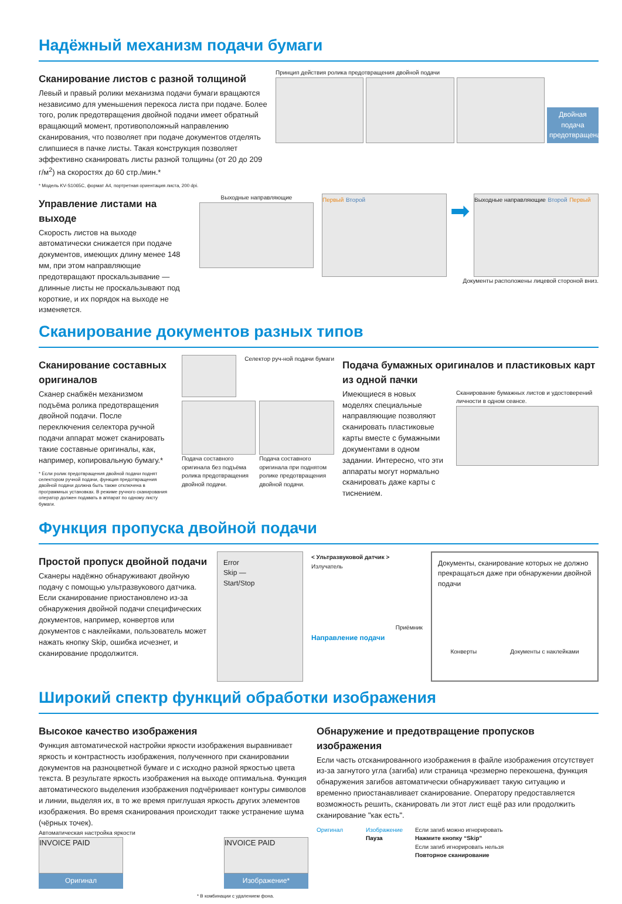Надёжный механизм подачи бумаги
Сканирование листов с разной толщиной
Левый и правый ролики механизма подачи бумаги вращаются независимо для уменьшения перекоса листа при подаче. Более того, ролик предотвращения двойной подачи имеет обратный вращающий момент, противоположный направлению сканирования, что позволяет при подаче документов отделять слипшиеся в пачке листы. Такая конструкция позволяет эффективно сканировать листы разной толщины (от 20 до 209 г/м<sup>2</sup>) на скоростях до 60 стр./мин.*
* Модель KV-S1065C, формат A4, портретная ориентация листа, 200 dpi.
Принцип действия ролика предотвращения двойной подачи
Двойная подача предотвращена.
Управление листами на выходе
Скорость листов на выходе автоматически снижается при подаче документов, имеющих длину менее 148 мм, при этом направляющие предотвращают проскальзывание — длинные листы не проскальзывают под короткие, и их порядок на выходе не изменяется.
Выходные направляющие
Первый Второй
➡
Выходные направляющие Второй Первый
Документы расположены лицевой стороной вниз.
Сканирование документов разных типов
Сканирование составных оригиналов
Сканер снабжён механизмом подъёма ролика предотвращения двойной подачи. После переключения селектора ручной подачи аппарат может сканировать такие составные оригиналы, как, например, копировальную бумагу.*
* Если ролик предотвращения двойной подачи поднят селектором ручной подачи, функция предотвращения двойной подачи должна быть также отключена в программных установках. В режиме ручного сканирования оператор должен подавать в аппарат по одному листу бумаги.
Селектор руч-ной подачи бумаги
Подача составного оригинала без подъёма ролика предотвращения двойной подачи.
Подача составного оригинала при поднятом ролике предотвращения двойной подачи.
Подача бумажных оригиналов и пластиковых карт из одной пачки
Имеющиеся в новых моделях специальные направляющие позволяют сканировать пластиковые карты вместе с бумажными документами в одном задании. Интересно, что эти аппараты могут нормально сканировать даже карты с тиснением.
Сканирование бумажных листов и удостоверений личности в одном сеансе.
Функция пропуска двойной подачи
Простой пропуск двойной подачи
Сканеры надёжно обнаруживают двойную подачу с помощью ультразвукового датчика. Если сканирование приостановлено из-за обнаружения двойной подачи специфических документов, например, конвертов или документов с наклейками, пользователь может нажать кнопку Skip, ошибка исчезнет, и сканирование продолжится.
Error
Skip —
Start/Stop
< Ультразвуковой датчик >
Излучатель
Приёмник
Направление подачи
Документы, сканирование которых не должно прекращаться даже при обнаружении двойной подачи
Конверты Документы с наклейками
Широкий спектр функций обработки изображения
Высокое качество изображения
Функция автоматической настройки яркости изображения выравнивает яркость и контрастность изображения, полученного при сканировании документов на разноцветной бумаге и с исходно разной яркостью цвета текста. В результате яркость изображения на выходе оптимальна. Функция автоматического выделения изображения подчёркивает контуры символов и линии, выделяя их, в то же время приглушая яркость других элементов изображения. Во время сканирования происходит также устранение шума (чёрных точек).
Автоматическая настройка яркости
INVOICE PAID
Оригинал
INVOICE PAID
Изображение*
* В комбинации с удалением фона.
Обнаружение и предотвращение пропусков изображения
Если часть отсканированного изображения в файле изображения отсутствует из-за загнутого угла (загиба) или страница чрезмерно перекошена, функция обнаружения загибов автоматически обнаруживает такую ситуацию и временно приостанавливает сканирование. Оператору предоставляется возможность решить, сканировать ли этот лист ещё раз или продолжить сканирование "как есть".
Оригинал Изображение
Пауза
Если загиб можно игнорировать
Нажмите кнопку “Skip”
Если загиб игнорировать нельзя
Повторное сканирование